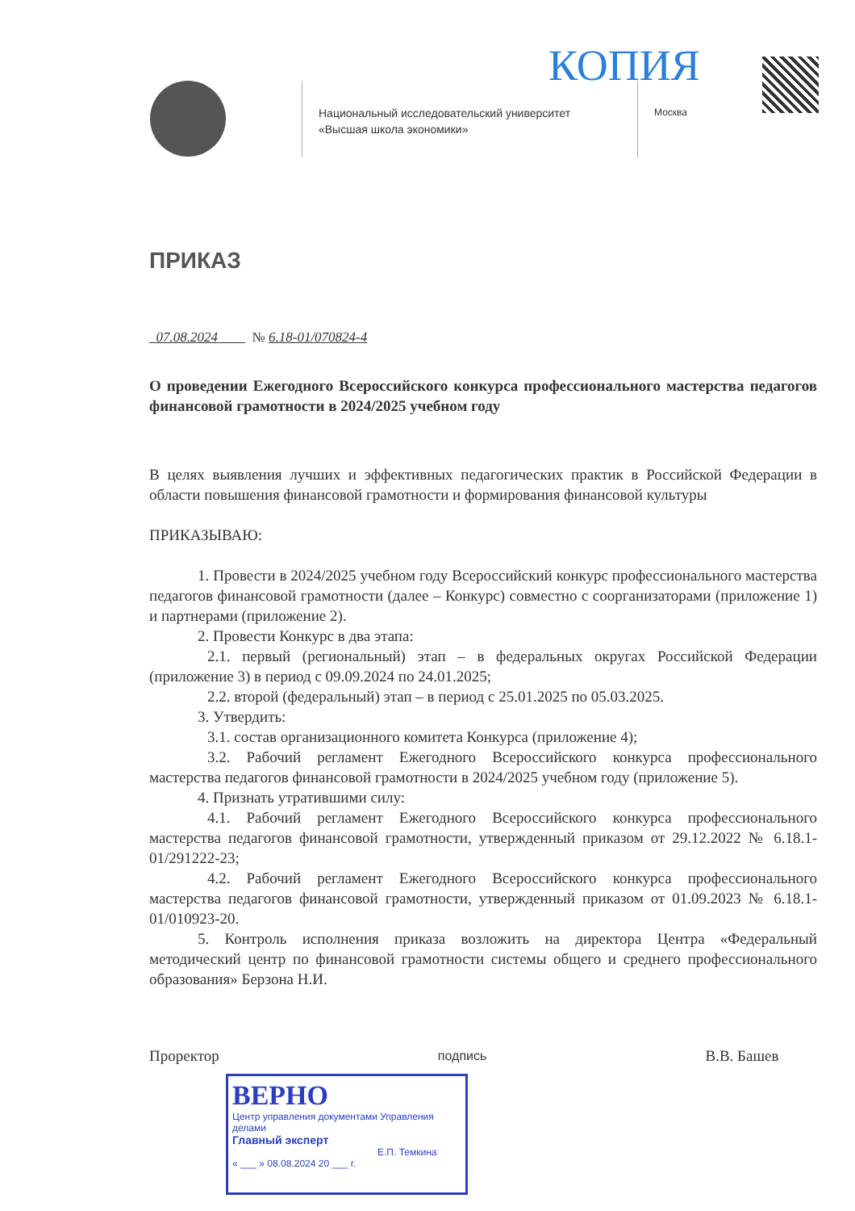КОПИЯ
Национальный исследовательский университет
«Высшая школа экономики»
Москва
ПРИКАЗ
07.08.2024 № 6.18-01/070824-4
О проведении Ежегодного Всероссийского конкурса профессионального мастерства педагогов финансовой грамотности в 2024/2025 учебном году
В целях выявления лучших и эффективных педагогических практик в Российской Федерации в области повышения финансовой грамотности и формирования финансовой культуры
ПРИКАЗЫВАЮ:
1. Провести в 2024/2025 учебном году Всероссийский конкурс профессионального мастерства педагогов финансовой грамотности (далее – Конкурс) совместно с соорганизаторами (приложение 1) и партнерами (приложение 2).
2. Провести Конкурс в два этапа:
2.1. первый (региональный) этап – в федеральных округах Российской Федерации (приложение 3) в период с 09.09.2024 по 24.01.2025;
2.2. второй (федеральный) этап – в период с 25.01.2025 по 05.03.2025.
3. Утвердить:
3.1. состав организационного комитета Конкурса (приложение 4);
3.2. Рабочий регламент Ежегодного Всероссийского конкурса профессионального мастерства педагогов финансовой грамотности в 2024/2025 учебном году (приложение 5).
4. Признать утратившими силу:
4.1. Рабочий регламент Ежегодного Всероссийского конкурса профессионального мастерства педагогов финансовой грамотности, утвержденный приказом от 29.12.2022 № 6.18.1-01/291222-23;
4.2. Рабочий регламент Ежегодного Всероссийского конкурса профессионального мастерства педагогов финансовой грамотности, утвержденный приказом от 01.09.2023 № 6.18.1-01/010923-20.
5. Контроль исполнения приказа возложить на директора Центра «Федеральный методический центр по финансовой грамотности системы общего и среднего профессионального образования» Берзона Н.И.
Проректор подпись В.В. Башев
ВЕРНО
Центр управления документами Управления делами
Главный эксперт
Е.П. Темкина
« ___ » 08.08.2024 20 ___ г.